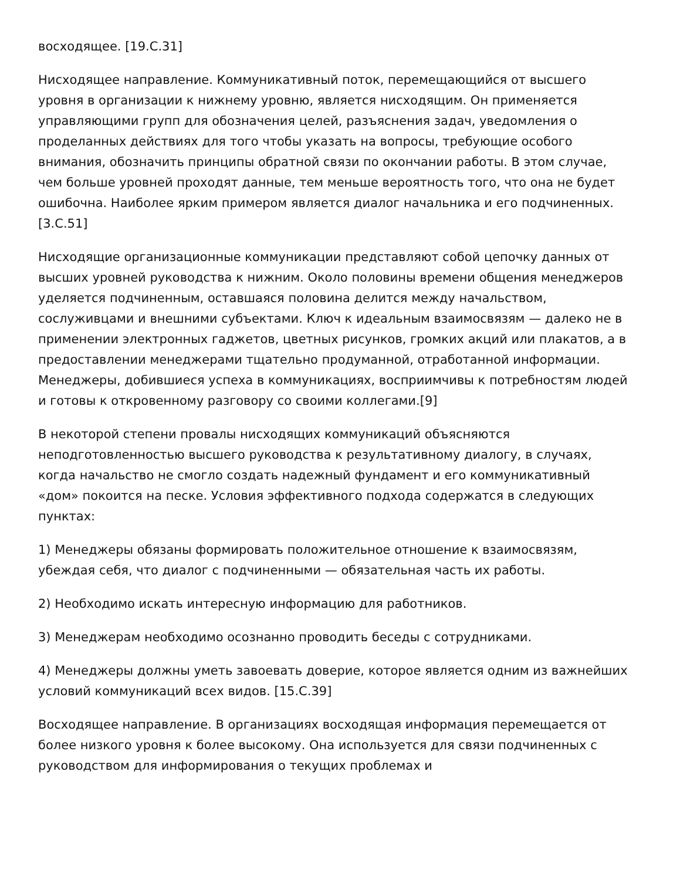восходящее. [19.С.31]
Нисходящее направление. Коммуникативный поток, перемещающийся от высшего уровня в организации к нижнему уровню, является нисходящим. Он применяется управляющими групп для обозначения целей, разъяснения задач, уведомления о проделанных действиях для того чтобы указать на вопросы, требующие особого внимания, обозначить принципы обратной связи по окончании работы. В этом случае, чем больше уровней проходят данные, тем меньше вероятность того, что она не будет ошибочна. Наиболее ярким примером является диалог начальника и его подчиненных. [3.С.51]
Нисходящие организационные коммуникации представляют собой цепочку данных от высших уровней руководства к нижним. Около половины времени общения менеджеров уделяется подчиненным, оставшаяся половина делится между начальством, сослуживцами и внешними субъектами. Ключ к идеальным взаимосвязям — далеко не в применении электронных гаджетов, цветных рисунков, громких акций или плакатов, а в предоставлении менеджерами тщательно продуманной, отработанной информации. Менеджеры, добившиеся успеха в коммуникациях, восприимчивы к потребностям людей и готовы к откровенному разговору со своими коллегами.[9]
В некоторой степени провалы нисходящих коммуникаций объясняются неподготовленностью высшего руководства к результативному диалогу, в случаях, когда начальство не смогло создать надежный фундамент и его коммуникативный «дом» покоится на песке. Условия эффективного подхода содержатся в следующих пунктах:
1) Менеджеры обязаны формировать положительное отношение к взаимосвязям, убеждая себя, что диалог с подчиненными — обязательная часть их работы.
2) Необходимо искать интересную информацию для работников.
3) Менеджерам необходимо осознанно проводить беседы с сотрудниками.
4) Менеджеры должны уметь завоевать доверие, которое является одним из важнейших условий коммуникаций всех видов. [15.С.39]
Восходящее направление. В организациях восходящая информация перемещается от более низкого уровня к более высокому. Она используется для связи подчиненных с руководством для информирования о текущих проблемах и